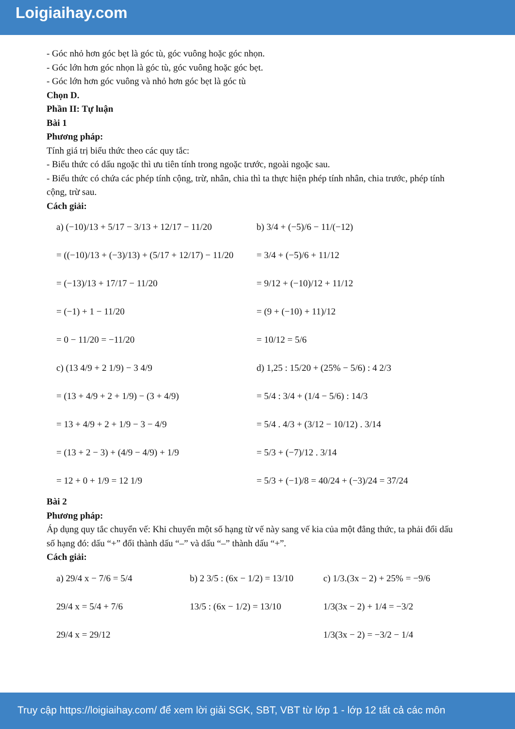Loigiaihay.com
- Góc nhỏ hơn góc bẹt là góc tù, góc vuông hoặc góc nhọn.
- Góc lớn hơn góc nhọn là góc tù, góc vuông hoặc góc bẹt.
- Góc lớn hơn góc vuông và nhỏ hơn góc bẹt là góc tù
Chọn D.
Phần II: Tự luận
Bài 1
Phương pháp:
Tính giá trị biểu thức theo các quy tắc:
- Biểu thức có dấu ngoặc thì ưu tiên tính trong ngoặc trước, ngoài ngoặc sau.
- Biểu thức có chứa các phép tính cộng, trừ, nhân, chia thì ta thực hiện phép tính nhân, chia trước, phép tính cộng, trừ sau.
Cách giải:
a) (−10)/13 + 5/17 − 3/13 + 12/17 − 11/20
= ((−10)/13 + (−3)/13) + (5/17 + 12/17) − 11/20
= (−13)/13 + 17/17 − 11/20
= (−1) + 1 − 11/20
= 0 − 11/20 = −11/20
b) 3/4 + (−5)/6 − 11/(−12)
= 3/4 + (−5)/6 + 11/12
= 9/12 + (−10)/12 + 11/12
= (9 + (−10) + 11)/12
= 10/12 = 5/6
c) (13 4/9 + 2 1/9) − 3 4/9
= (13 + 4/9 + 2 + 1/9) − (3 + 4/9)
= 13 + 4/9 + 2 + 1/9 − 3 − 4/9
= (13 + 2 − 3) + (4/9 − 4/9) + 1/9
= 12 + 0 + 1/9 = 12 1/9
d) 1,25 : 15/20 + (25% − 5/6) : 4 2/3
= 5/4 : 3/4 + (1/4 − 5/6) : 14/3
= 5/4 . 4/3 + (3/12 − 10/12) . 3/14
= 5/3 + (−7)/12 . 3/14
= 5/3 + (−1)/8 = 40/24 + (−3)/24 = 37/24
Bài 2
Phương pháp:
Áp dụng quy tắc chuyển vế: Khi chuyển một số hạng từ vế này sang vế kia của một đẳng thức, ta phải đổi dấu số hạng đó: dấu “+” đổi thành dấu “–” và dấu “–” thành dấu “+”.
Cách giải:
a) 29/4 x − 7/6 = 5/4
29/4 x = 5/4 + 7/6
29/4 x = 29/12
b) 2 3/5 : (6x − 1/2) = 13/10
13/5 : (6x − 1/2) = 13/10
c) 1/3.(3x − 2) + 25% = −9/6
1/3(3x − 2) + 1/4 = −3/2
1/3(3x − 2) = −3/2 − 1/4
Truy cập https://loigiaihay.com/ để xem lời giải SGK, SBT, VBT từ lớp 1 - lớp 12 tất cả các môn